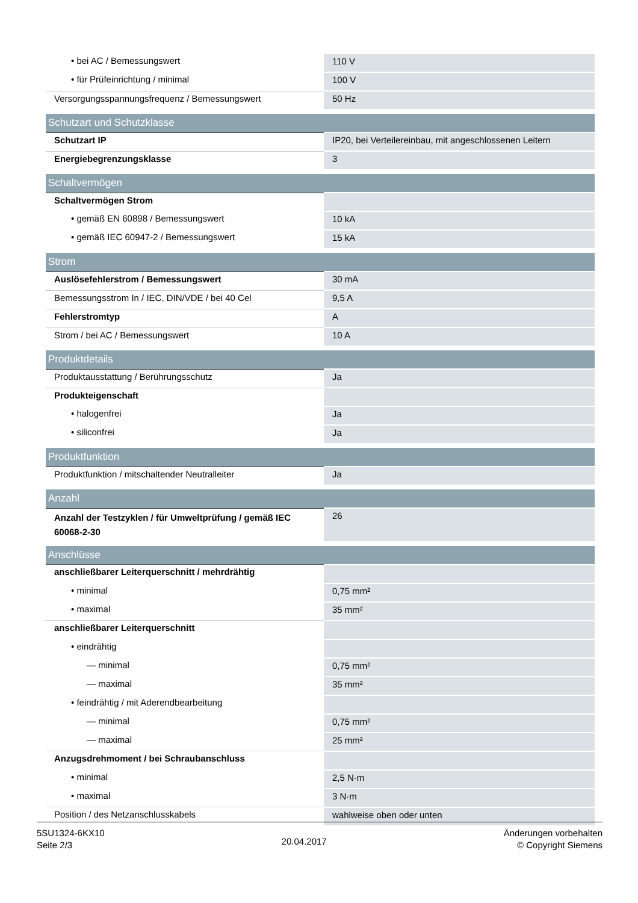| • bei AC / Bemessungswert | 110 V |
| • für Prüfeinrichtung / minimal | 100 V |
| Versorgungsspannungsfrequenz / Bemessungswert | 50 Hz |
| Schutzart und Schutzklasse | |
| Schutzart IP | IP20, bei Verteilereinbau, mit angeschlossenen Leitern |
| Energiebegrenzungsklasse | 3 |
| Schaltvermögen | |
| Schaltvermögen Strom | |
| • gemäß EN 60898 / Bemessungswert | 10 kA |
| • gemäß IEC 60947-2 / Bemessungswert | 15 kA |
| Strom | |
| Auslösefehlerstrom / Bemessungswert | 30 mA |
| Bemessungsstrom In / IEC, DIN/VDE / bei 40 Cel | 9,5 A |
| Fehlerstromtyp | A |
| Strom / bei AC / Bemessungswert | 10 A |
| Produktdetails | |
| Produktausstattung / Berührungsschutz | Ja |
| Produkteigenschaft | |
| • halogenfrei | Ja |
| • siliconfrei | Ja |
| Produktfunktion | |
| Produktfunktion / mitschaltender Neutralleiter | Ja |
| Anzahl | |
| Anzahl der Testzyklen / für Umweltprüfung / gemäß IEC 60068-2-30 | 26 |
| Anschlüsse | |
| anschließbarer Leiterquerschnitt / mehrdrähtig | |
| • minimal | 0,75 mm² |
| • maximal | 35 mm² |
| anschließbarer Leiterquerschnitt | |
| • eindrähtig | |
| — minimal | 0,75 mm² |
| — maximal | 35 mm² |
| • feindrähtig / mit Aderendbearbeitung | |
| — minimal | 0,75 mm² |
| — maximal | 25 mm² |
| Anzugsdrehmoment / bei Schraubanschluss | |
| • minimal | 2,5 N·m |
| • maximal | 3 N·m |
| Position / des Netzanschlusskabels | wahlweise oben oder unten |
5SU1324-6KX10
Seite 2/3
20.04.2017
Änderungen vorbehalten
© Copyright Siemens